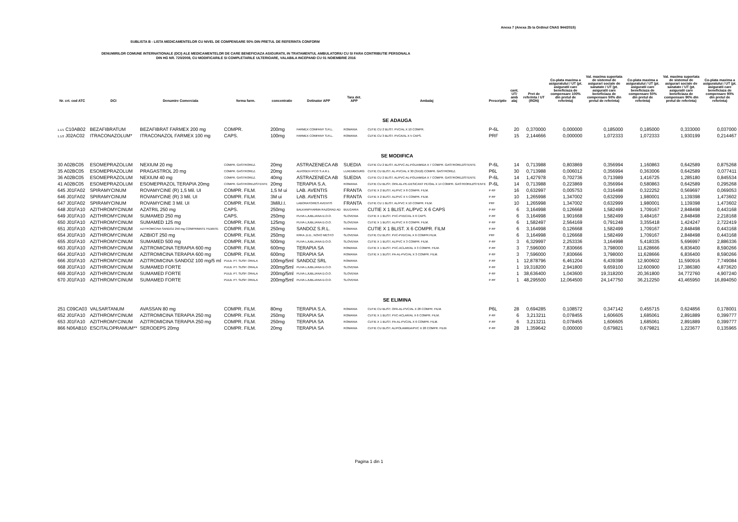Anexa 7 (Anexa 2b la Ordinul CNAS 944/2015)
SUBLISTA B - LISTA MEDICAMENTELOR CU NIVEL DE COMPENSARE 50% DIN PRETUL DE REFERINTA CONFORM
DENUMIRILOR COMUNE INTERNATIONALE (DCI) ALE MEDICAMENTELOR DE CARE BENEFICIAZA ASIGURATII, IN TRATAMENTUL AMBULATORIU CU SI FARA CONTRIBUTIE PERSONALA
DIN HG NR. 720/2008, CU MODIFICARILE SI COMPLETARILE ULTERIOARE, VALABILA INCEPAND CU 01 NOIEMBRIE 2016
| Nr. crt. cod ATC | DCI | Denumire Comerciala | forma farm. | concentratie | Detinator APP | Tara det. APP | Ambalaj | Prescriptie | cant. UT/ amb alaj | Pret de referinta / UT (RON) | Co-plata maxima a asiguratului / UT (pt. asiguratii care beneficiaza de compensare 100% din pretul de referinta) | Val. maxima suportata de sistemul de asigurari sociale de sanatate / UT (pt. asiguratii care beneficiaza de compensare 50% din pretul de referinta) | Co-plata maxima a asiguratului / UT (pt. asiguratii care beneficiaza de compensare 50% din pretul de referinta) | Val. maxima suportata de sistemul de asigurari sociale de sanatate / UT (pt. asiguratii care beneficiaza de compensare 90% din pretul de referinta) | Co-plata maxima a asiguratului / UT (pt. asiguratii care beneficiaza de compensare 90% din pretul de referinta) |
| --- | --- | --- | --- | --- | --- | --- | --- | --- | --- | --- | --- | --- | --- | --- | --- |
| SE ADAUGA | | | | | | | | | | | | | | | |
| 1.1/1 C10AB02 | BEZAFIBRATUM | BEZAFIBRAT FARMEX 200 mg | COMPR. | 200mg | FARMEX COMPANY S.R.L. | ROMANIA | CUTIE CU 2 BLIST. PVC/AL X 10 COMPR. | P-6L | 20 | 0,370000 | 0,000000 | 0,185000 | 0,185000 | 0,333000 | 0,037000 |
| 1.1/2 J02AC02 | ITRACONAZOLUM* | ITRACONAZOL FARMEX 100 mg | CAPS. | 100mg | FARMEX COMPANY S.R.L. | ROMANIA | CUTIE CU 3 BLIST. PVCA/AL X 5 CAPS. | PRF | 15 | 2,144666 | 0,000000 | 1,072333 | 1,072333 | 1,930199 | 0,214467 |
| SE MODIFICA | | | | | | | | | | | | | | | |
| 30 A02BC05 | ESOMEPRAZOLUM | NEXIUM 20 mg | COMPR. GASTROREZ. | 20mg | ASTRAZENECA AB | SUEDIA | CUTIE CU 2 BLIST. AL/PVC-AL-POLIAMIDA X 7 COMPR. GASTROREZISTENTE | P-6L | 14 | 0,713988 | 0,803869 | 0,356994 | 1,160863 | 0,642589 | 0,875268 |
| 35 A02BC05 | ESOMEPRAZOLUM | PRAGASTROL 20 mg | COMPR. GASTROREZ. | 20mg | ALVOGEN IPCO S.A.R.L | LUXEMBOURG | CUTIE CU BLIST. AL-PVC/AL X 30 (3X10) COMPR. GASTROREZ. | P6L | 30 | 0,713988 | 0,006012 | 0,356994 | 0,363006 | 0,642589 | 0,077411 |
| 36 A02BC05 | ESOMEPRAZOLUM | NEXIUM 40 mg | COMPR. GASTROREZ. | 40mg | ASTRAZENECA AB | SUEDIA | CUTIE CU 2 BLIST. AL/PVC-AL-POLIAMIDA X 7 COMPR. GASTROREZISTENTE | P-6L | 14 | 1,427978 | 0,702736 | 0,713989 | 1,416725 | 1,285180 | 0,845534 |
| 41 A02BC05 | ESOMEPRAZOLUM | ESOMEPRAZOL TERAPIA 20mg | COMPR. GASTROREZISTENTE | 20mg | TERAPIA S.A. | ROMANIA | CUTIE CU BLIST. OPA-AL-PE-DESICANT PE/OAL X 14 COMPR. GASTROREZISTENTE | P-6L | 14 | 0,713988 | 0,223869 | 0,356994 | 0,580863 | 0,642589 | 0,295268 |
| 645 J01FA02 | SPIRAMYCINUM | ROVAMYCINE (R) 1,5 Mil. UI | COMPR. FILM. | 1,5 M ui | LAB. AVENTIS | FRANTA | CUTIE X 2 BLIST. AL/PVC X 8 COMPR. FILM. | P-RF | 16 | 0,632997 | 0,005753 | 0,316498 | 0,322252 | 0,569697 | 0,069053 |
| 646 J01FA02 | SPIRAMYCINUM | ROVAMYCINE (R) 3 Mil. UI | COMPR. FILM. | 3M ui | LAB. AVENTIS | FRANTA | CUTIE X 2 BLIST. AL/PVC X 5 COMPR. FILM. | P-RF | 10 | 1,265998 | 1,347002 | 0,632999 | 1,980001 | 1,139398 | 1,473602 |
| 647 J01FA02 | SPIRAMYCINUM | ROVAMYCINE 3 Mil. UI | COMPR. FILM. | 3MilU.I. | LABORATOIRES AVENTIS | FRANTA | CUTIE CU 1 BLIST. AL/PVC X 10 COMPR. FILM. | PRF | 10 | 1,265998 | 1,347002 | 0,632999 | 1,980001 | 1,139398 | 1,473602 |
| 648 J01FA10 | AZITHROMYCINUM | AZATRIL 250 mg | CAPS. | 250mg | BALKANPHARMA RAZGRAD AD | BULGARIA | CUTIE X 1 BLIST. AL/PVC X 6 CAPS | P-RF | 6 | 3,164998 | 0,126668 | 1,582499 | 1,709167 | 2,848498 | 0,443168 |
| 649 J01FA10 | AZITHROMYCINUM | SUMAMED 250 mg | CAPS. | 250mg | PLIVA LJUBLJANA D.O.O. | SLOVENIA | CUTIE X 1 BLIST. PVC-PVDC/AL X 6 CAPS. | P-RF | 6 | 3,164998 | 1,901668 | 1,582499 | 3,484167 | 2,848498 | 2,218168 |
| 650 J01FA10 | AZITHROMYCINUM | SUMAMED 125 mg | COMPR. FILM. | 125mg | PLIVA LJUBLJANA D.O.O. | SLOVENIA | CUTIE X 1 BLIST. AL/PVC X 6 COMPR. FILM. | P-RF | 6 | 1,582497 | 2,564169 | 0,791248 | 3,355418 | 1,424247 | 2,722419 |
| 651 J01FA10 | AZITHROMYCINUM | AZITROMICINA SANDOZ 250 mg COMPRIMATE FILMATE | COMPR. FILM. | 250mg | SANDOZ S.R.L. | ROMANIA | CUTIE X 1 BLIST. X 6 COMPR. FILM | P-RF | 6 | 3,164998 | 0,126668 | 1,582499 | 1,709167 | 2,848498 | 0,443168 |
| 654 J01FA10 | AZITHROMYCINUM | AZIBIOT 250 mg | COMPR. FILM. | 250mg | KRKA ,D.D., NOVO MESTO | SLOVENIA | CUTIE CU BLIST. PVC-PVDC/AL X 6 COMPR.FILM. | PRF | 6 | 3,164998 | 0,126668 | 1,582499 | 1,709167 | 2,848498 | 0,443168 |
| 655 J01FA10 | AZITHROMYCINUM | SUMAMED 500 mg | COMPR. FILM. | 500mg | PLIVA LJUBLJANA D.O.O. | SLOVENIA | CUTIE X 1 BLIST. AL/PVC X 3 COMPR. FILM. | P-RF | 3 | 6,329997 | 2,253336 | 3,164998 | 5,418335 | 5,696997 | 2,886336 |
| 663 J01FA10 | AZITHROMYCINUM | AZITROMICINA TERAPIA 600 mg | COMPR. FILM. | 600mg | TERAPIA SA | ROMANIA | CUTIE X 1 BLIST. PVC-ACLAR/AL X 3 COMPR. FILM. | P-RF | 3 | 7,596000 | 7,830666 | 3,798000 | 11,628666 | 6,836400 | 8,590266 |
| 664 J01FA10 | AZITHROMYCINUM | AZITROMICINA TERAPIA 600 mg | COMPR. FILM. | 600mg | TERAPIA SA | ROMANIA | CUTIE X 1 BLIST. PA-AL-PVC/AL X 3 COMPR. FILM. | P-RF | 3 | 7,596000 | 7,830666 | 3,798000 | 11,628666 | 6,836400 | 8,590266 |
| 666 J01FA10 | AZITHROMYCINUM | AZITROMICINA SANDOZ 100 mg/5 ml | PULB. PT. SUSP. ORALA | 100mg/5ml | SANDOZ SRL | ROMANIA | | P-RF | 1 | 12,878796 | 6,461204 | 6,439398 | 12,900602 | 11,590916 | 7,749084 |
| 668 J01FA10 | AZITHROMYCINUM | SUMAMED FORTE | PULB. PT. SUSP. ORALA | 200mg/5ml | PLIVA LJUBLJANA D.O.O. | SLOVENIA | | P-RF | 1 | 19,318200 | 2,941800 | 9,659100 | 12,600900 | 17,386380 | 4,873620 |
| 669 J01FA10 | AZITHROMYCINUM | SUMAMED FORTE | PULB. PT. SUSP. ORALA | 200mg/5ml | PLIVA LJUBLJANA D.O.O. | SLOVENIA | | P-RF | 1 | 38,636400 | 1,043600 | 19,318200 | 20,361800 | 34,772760 | 4,907240 |
| 670 J01FA10 | AZITHROMYCINUM | SUMAMED FORTE | PULB. PT. SUSP. ORALA | 200mg/5ml | PLIVA LJUBLJANA D.O.O. | SLOVENIA | | P-RF | 1 | 48,295500 | 12,064500 | 24,147750 | 36,212250 | 43,465950 | 16,894050 |
| SE ELIMINA | | | | | | | | | | | | | | | |
| 251 C09CA03 | VALSARTANUM | AVASSAN 80 mg | COMPR. FILM. | 80mg | TERAPIA S.A. | ROMANIA | CUTIE CU BLIST. OPA-AL-PVC/AL X 28 COMPR. FILM. | P6L | 28 | 0,694285 | 0,108572 | 0,347142 | 0,455715 | 0,624856 | 0,178001 |
| 652 J01FA10 | AZITHROMYCINUM | AZITROMICINA TERAPIA 250 mg | COMPR. FILM. | 250mg | TERAPIA SA | ROMANIA | CUTIE X 1 BLIST. PVC-ACLAR/AL X 6 COMPR. FILM. | P-RF | 6 | 3,213211 | 0,078455 | 1,606605 | 1,685061 | 2,891889 | 0,399777 |
| 653 J01FA10 | AZITHROMYCINUM | AZITROMICINA TERAPIA 250 mg | COMPR. FILM. | 250mg | TERAPIA SA | ROMANIA | CUTIE X 1 BLIST. PA-AL-PVC/AL X 6 COMPR. FILM. | P-RF | 6 | 3,213211 | 0,078455 | 1,606605 | 1,685061 | 2,891889 | 0,399777 |
| 866 N06AB10 | ESCITALOPRAMUM** | SERODEPS 20mg | COMPR. FILM. | 20mg | TERAPIA SA | ROMANIA | CUTIE CU BLIST. AL/POLIAMIDA/PVC X 28 COMPR. FILM. | P-RF | 28 | 1,359642 | 0,000000 | 0,679821 | 0,679821 | 1,223677 | 0,135965 |
Pagina 1 din 1